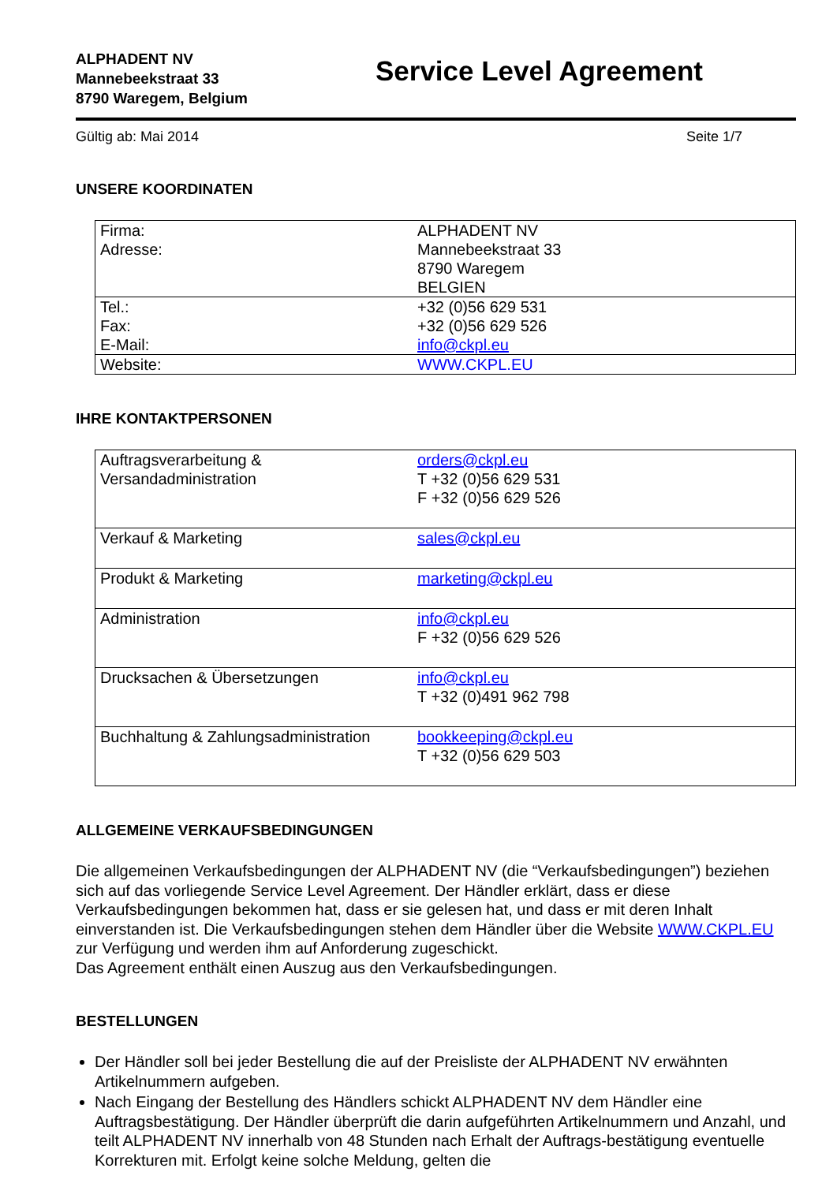ALPHADENT NV
Mannebeekstraat 33
8790 Waregem, Belgium
Service Level Agreement
Gültig ab: Mai 2014 Seite 1/7
UNSERE KOORDINATEN
| Firma: Adresse: | ALPHADENT NV Mannebeekstraat 33 8790 Waregem BELGIEN |
| Tel.: Fax: E-Mail: | +32 (0)56 629 531 +32 (0)56 629 526 info@ckpl.eu |
| Website: | WWW.CKPL.EU |
IHRE KONTAKTPERSONEN
| Auftragsverarbeitung & Versandadministration | orders@ckpl.eu T +32 (0)56 629 531 F +32 (0)56 629 526 |
| Verkauf & Marketing | sales@ckpl.eu |
| Produkt & Marketing | marketing@ckpl.eu |
| Administration | info@ckpl.eu F +32 (0)56 629 526 |
| Drucksachen & Übersetzungen | info@ckpl.eu T +32 (0)491 962 798 |
| Buchhaltung & Zahlungsadministration | bookkeeping@ckpl.eu T +32 (0)56 629 503 |
ALLGEMEINE VERKAUFSBEDINGUNGEN
Die allgemeinen Verkaufsbedingungen der ALPHADENT NV (die “Verkaufsbedingungen”) beziehen sich auf das vorliegende Service Level Agreement. Der Händler erklärt, dass er diese Verkaufsbedingungen bekommen hat, dass er sie gelesen hat, und dass er mit deren Inhalt einverstanden ist. Die Verkaufsbedingungen stehen dem Händler über die Website WWW.CKPL.EU zur Verfügung und werden ihm auf Anforderung zugeschickt.
Das Agreement enthält einen Auszug aus den Verkaufsbedingungen.
BESTELLUNGEN
Der Händler soll bei jeder Bestellung die auf der Preisliste der ALPHADENT NV erwähnten Artikelnummern aufgeben.
Nach Eingang der Bestellung des Händlers schickt ALPHADENT NV dem Händler eine Auftragsbestätigung. Der Händler überprüft die darin aufgeführten Artikelnummern und Anzahl, und teilt ALPHADENT NV innerhalb von 48 Stunden nach Erhalt der Auftrags-bestätigung eventuelle Korrekturen mit. Erfolgt keine solche Meldung, gelten die